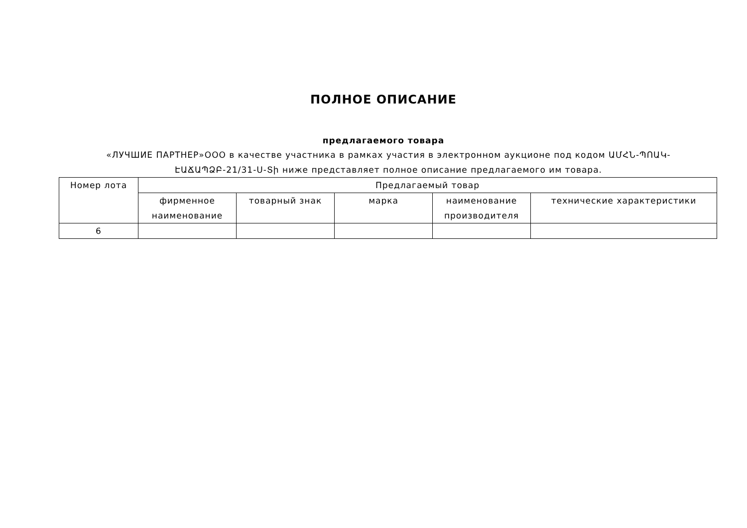ПОЛНОЕ ОПИСАНИЕ
предлагаемого товара
«ЛУЧШИЕ ПАРТНЕР»ООО в качестве участника в рамках участия в электронном аукционе под кодом ԱՄՀՆ-ՊՈԱԿ-ԷԱՃԱՊՁԲ-21/31-Ս-Տի ниже представляет полное описание предлагаемого им товара.
| Номер лота | Предлагаемый товар | | | | |
| --- | --- | --- | --- | --- | --- |
| | фирменное наименование | товарный знак | марка | наименование производителя | технические характеристики |
| 6 | | | | | |